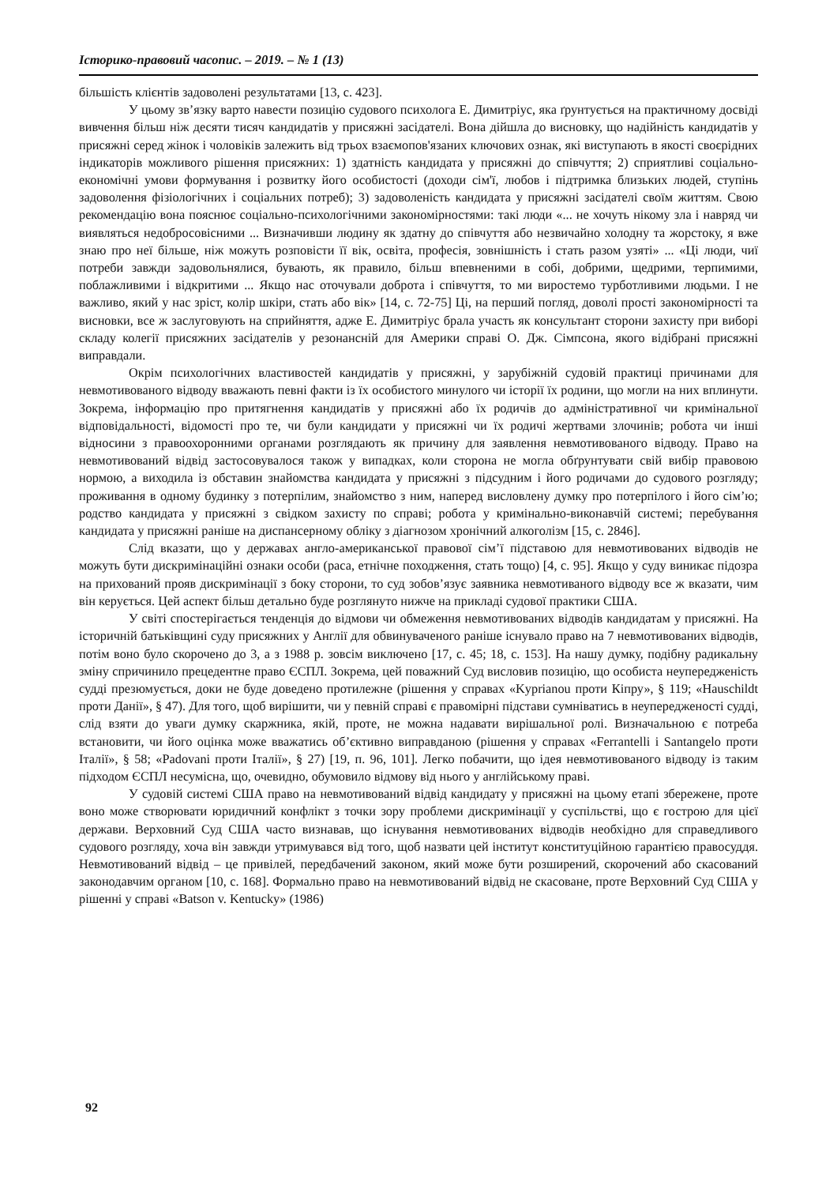Історико-правовий часопис. – 2019. – № 1 (13)
більшість клієнтів задоволені результатами [13, с. 423].
У цьому зв’язку варто навести позицію судового психолога Е. Димитріус, яка ґрунтується на практичному досвіді вивчення більш ніж десяти тисяч кандидатів у присяжні засідателі. Вона дійшла до висновку, що надійність кандидатів у присяжні серед жінок і чоловіків залежить від трьох взаємопов'язаних ключових ознак, які виступають в якості своєрідних індикаторів можливого рішення присяжних: 1) здатність кандидата у присяжні до співчуття; 2) сприятливі соціально-економічні умови формування і розвитку його особистості (доходи сім'ї, любов і підтримка близьких людей, ступінь задоволення фізіологічних і соціальних потреб); 3) задоволеність кандидата у присяжні засідателі своїм життям. Свою рекомендацію вона пояснює соціально-психологічними закономірностями: такі люди «... не хочуть нікому зла і навряд чи виявляться недобросовісними ... Визначивши людину як здатну до співчуття або незвичайно холодну та жорстоку, я вже знаю про неї більше, ніж можуть розповісти її вік, освіта, професія, зовнішність і стать разом узяті» ... «Ці люди, чиї потреби завжди задовольнялися, бувають, як правило, більш впевненими в собі, добрими, щедрими, терпимими, поблажливими і відкритими ... Якщо нас оточували доброта і співчуття, то ми виростемо турботливими людьми. І не важливо, який у нас зріст, колір шкіри, стать або вік» [14, с. 72-75] Ці, на перший погляд, доволі прості закономірності та висновки, все ж заслуговують на сприйняття, адже Е. Димитріус брала участь як консультант сторони захисту при виборі складу колегії присяжних засідателів у резонансній для Америки справі О. Дж. Сімпсона, якого відібрані присяжні виправдали.
Окрім психологічних властивостей кандидатів у присяжні, у зарубіжній судовій практиці причинами для невмотивованого відводу вважають певні факти із їх особистого минулого чи історії їх родини, що могли на них вплинути. Зокрема, інформацію про притягнення кандидатів у присяжні або їх родичів до адміністративної чи кримінальної відповідальності, відомості про те, чи були кандидати у присяжні чи їх родичі жертвами злочинів; робота чи інші відносини з правоохоронними органами розглядають як причину для заявлення невмотивованого відводу. Право на невмотивований відвід застосовувалося також у випадках, коли сторона не могла обґрунтувати свій вибір правовою нормою, а виходила із обставин знайомства кандидата у присяжні з підсудним і його родичами до судового розгляду; проживання в одному будинку з потерпілим, знайомство з ним, наперед висловлену думку про потерпілого і його сім’ю; родство кандидата у присяжні з свідком захисту по справі; робота у кримінально-виконавчій системі; перебування кандидата у присяжні раніше на диспансерному обліку з діагнозом хронічний алкоголізм [15, с. 2846].
Слід вказати, що у державах англо-американської правової сім’ї підставою для невмотивованих відводів не можуть бути дискримінаційні ознаки особи (раса, етнічне походження, стать тощо) [4, с. 95]. Якщо у суду виникає підозра на прихований прояв дискримінації з боку сторони, то суд зобов’язує заявника невмотиваного відводу все ж вказати, чим він керується. Цей аспект більш детально буде розглянуто нижче на прикладі судової практики США.
У світі спостерігається тенденція до відмови чи обмеження невмотивованих відводів кандидатам у присяжні. На історичній батьківщині суду присяжних у Англії для обвинуваченого раніше існувало право на 7 невмотивованих відводів, потім воно було скорочено до 3, а з 1988 р. зовсім виключено [17, с. 45; 18, с. 153]. На нашу думку, подібну радикальну зміну спричинило прецедентне право ЄСПЛ. Зокрема, цей поважний Суд висловив позицію, що особиста неупередженість судді презюмується, доки не буде доведено протилежне (рішення у справах «Kyprianou проти Кіпру», § 119; «Hauschildt проти Данії», § 47). Для того, щоб вирішити, чи у певній справі є правомірні підстави сумніватись в неупередженості судді, слід взяти до уваги думку скаржника, якій, проте, не можна надавати вирішальної ролі. Визначальною є потреба встановити, чи його оцінка може вважатись об’єктивно виправданою (рішення у справах «Ferrantelli і Santangelo проти Італії», § 58; «Padovani проти Італії», § 27) [19, п. 96, 101]. Легко побачити, що ідея невмотивованого відводу із таким підходом ЄСПЛ несумісна, що, очевидно, обумовило відмову від нього у англійському праві.
У судовій системі США право на невмотивований відвід кандидату у присяжні на цьому етапі збережене, проте воно може створювати юридичний конфлікт з точки зору проблеми дискримінації у суспільстві, що є гострою для цієї держави. Верховний Суд США часто визнавав, що існування невмотивованих відводів необхідно для справедливого судового розгляду, хоча він завжди утримувався від того, щоб назвати цей інститут конституційною гарантією правосуддя. Невмотивований відвід – це привілей, передбачений законом, який може бути розширений, скорочений або скасований законодавчим органом [10, с. 168]. Формально право на невмотивований відвід не скасоване, проте Верховний Суд США у рішенні у справі «Batson v. Kentucky» (1986)
92